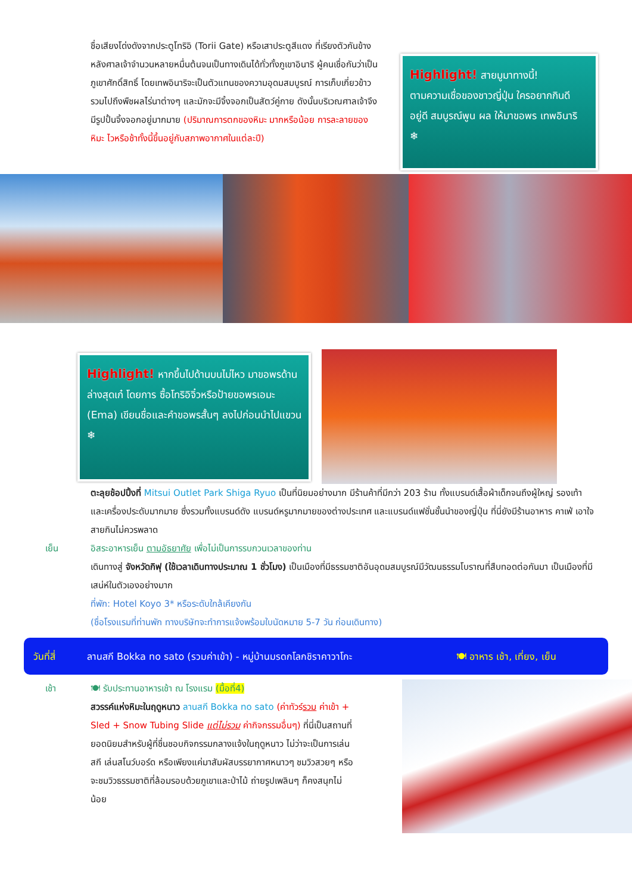ชื่อเสียงโด่งดังจากประตูโทริอิ (Torii Gate) หรือเสาประตูสีแดง ที่เรียงตัวกันข้างหลังศาลเจ้าจำนวนหลายหมื่นต้นจนเป็นทางเดินได้ทั่วทั้งภูเขาอินาริ ผู้คนเชื่อกันว่าเป็นภูเขาศักดิ์สิทธิ์ โดยเทพอินาริจะเป็นตัวแทนของความอุดมสมบูรณ์ การเก็บเกี่ยวข้าว รวมไปถึงพืชผลไร่นาต่างๆ และมักจะมีจิ้งจอกเป็นสัตว์คู่กาย ดังนั้นบริเวณศาลเจ้าจึงมีรูปปั้นจิ้งจอกอยู่มากมาย (ปริมาณการตกของหิมะ มากหรือน้อย การละลายของหิมะ ไวหรือช้าทั้งนี้ขึ้นอยู่กับสภาพอากาศในแต่ละปี)
Highlight! สายมูมาทางนี้!
ตามความเชื่อของชาวญี่ปุ่น ใครอยากกินดี อยู่ดี สมบูรณ์พูน ผล ให้มาขอพร เทพอินาริ ❄
Highlight! หากขึ้นไปด้านบนไม่ไหว มาขอพรด้านล่างสุดเก๋ โดยการ ซื้อโทริอิจิ๋วหรือป้ายขอพรเอมะ (Ema) เขียนชื่อและคำขอพรสั้นๆ ลงไปก่อนนำไปแขวน ❄
ตะลุยช้อปปิ้งที่ Mitsui Outlet Park Shiga Ryuo เป็นที่นิยมอย่างมาก มีร้านค้าที่มีกว่า 203 ร้าน ทั้งแบรนด์เสื้อผ้าเด็กจนถึงผู้ใหญ่ รองเท้า และเครื่องประดับมากมาย ซึ่งรวมทั้งแบรนด์ดัง แบรนด์หรูมากมายของต่างประเทศ และแบรนด์แฟชั่นชั้นนำของญี่ปุ่น ที่นี่ยังมีร้านอาหาร คาเฟ่ เอาใจสายกินไม่ควรพลาด
เย็น อิสระอาหารเย็น ตามอัธยาศัย เพื่อไม่เป็นการรบกวนเวลาของท่าน
เดินทางสู่ จังหวัดกิฟุ (ใช้เวลาเดินทางประมาณ 1 ชั่วโมง) เป็นเมืองที่มีธรรมชาติอันอุดมสมบูรณ์มีวัฒนธรรมโบราณที่สืบทอดต่อกันมา เป็นเมืองที่มีเสน่ห์ในตัวเองอย่างมาก
ที่พัก: Hotel Koyo 3* หรือระดับใกล้เคียงกัน
(ชื่อโรงแรมที่ท่านพัก ทางบริษัทจะทำการแจ้งพร้อมใบนัดหมาย 5-7 วัน ก่อนเดินทาง)
วันที่สี่ ลานสกี Bokka no sato (รวมค่าเข้า) - หมู่บ้านมรดกโลกชิราคาวาโกะ 🍽 อาหาร เช้า, เที่ยง, เย็น
เช้า 🍽 รับประทานอาหารเช้า ณ โรงแรม (มื้อที่4)
สวรรค์แห่งหิมะในฤดูหนาว ลานสกี Bokka no sato (ค่าทัวร์รวม ค่าเข้า + Sled + Snow Tubing Slide แต่ไม่รวม ค่ากิจกรรมอื่นๆ) ที่นี่เป็นสถานที่ยอดนิยมสำหรับผู้ที่ชื่นชอบกิจกรรมกลางแจ้งในฤดูหนาว ไม่ว่าจะเป็นการเล่นสกี เล่นสโนว์บอร์ด หรือเพียงแค่มาสัมผัสบรรยากาศหนาวๆ ชมวิวสวยๆ หรือจะชมวิวธรรมชาติที่ล้อมรอบด้วยภูเขาและป่าไม้ ถ่ายรูปเพลินๆ ก็คงสนุกไม่น้อย